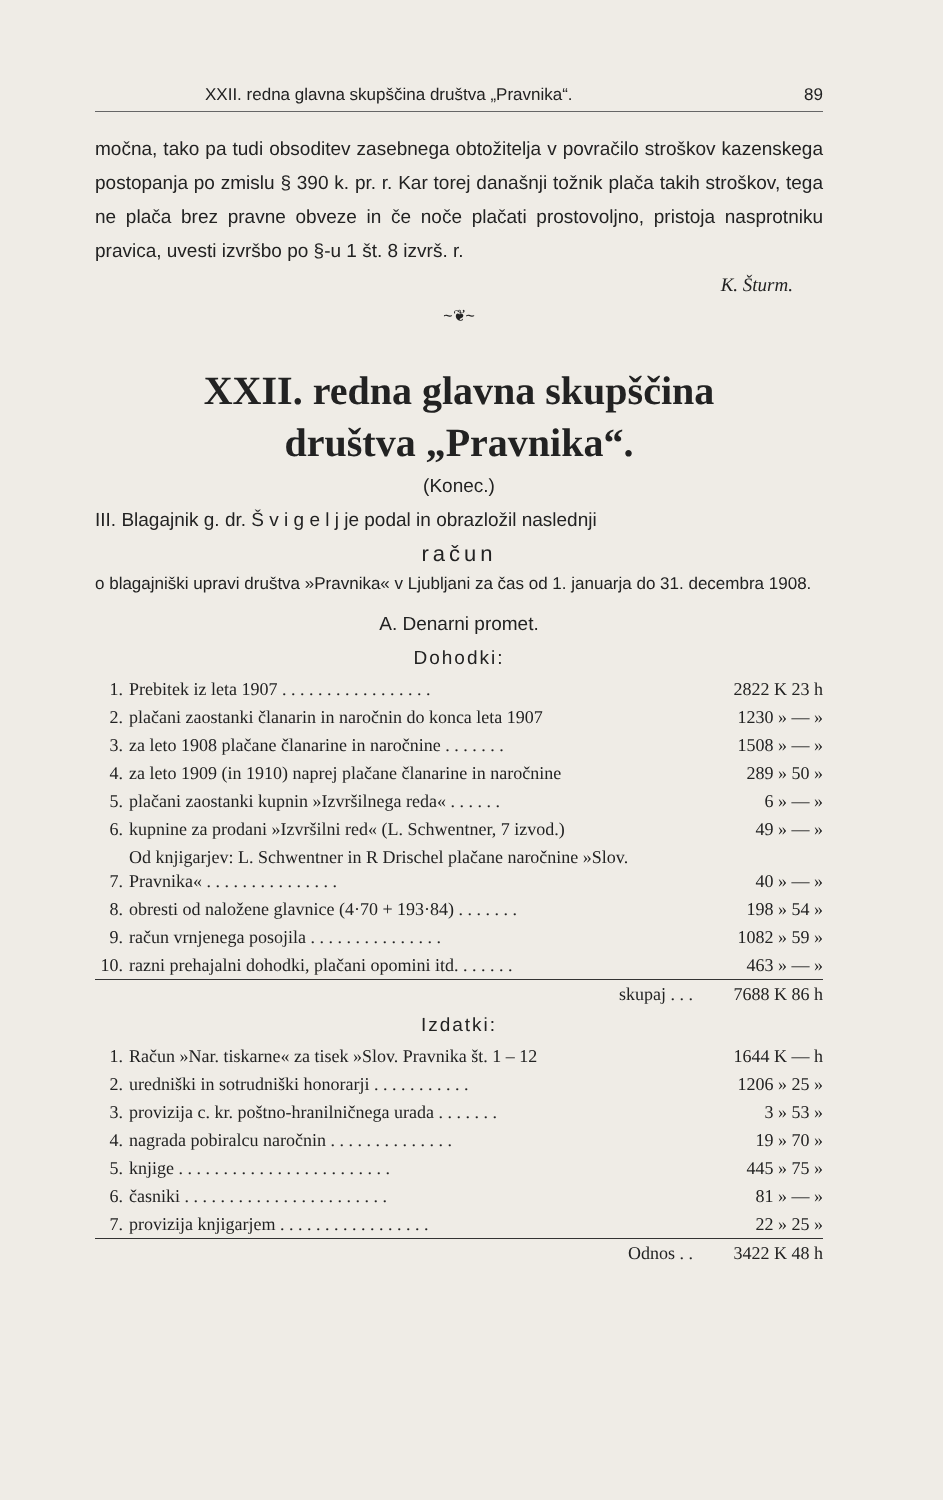XXII. redna glavna skupščina društva „Pravnika“. 89
močna, tako pa tudi obsoditev zasebnega obtožitelja v povračilo stroškov kazenskega postopanja po zmislu § 390 k. pr. r. Kar torej današnji tožnik plača takih stroškov, tega ne plača brez pravne obveze in če noče plačati prostovoljno, pristoja nasprotniku pravica, uvesti izvršbo po §-u 1 št. 8 izvrš. r.
K. Šturm.
~❦~
XXII. redna glavna skupščina
društva „Pravnika“.
(Konec.)
III. Blagajnik g. dr. Š v i g e l j je podal in obrazložil naslednji
račun
o blagajniški upravi društva »Pravnika« v Ljubljani za čas od 1. januarja do 31. decembra 1908.
A. Denarni promet.
Dohodki:
| 1. | Prebitek iz leta 1907 . . . . . . . . . . . . . . . . . | 2822 K 23 h |
| 2. | plačani zaostanki članarin in naročnin do konca leta 1907 | 1230 » — » |
| 3. | za leto 1908 plačane članarine in naročnine . . . . . . . | 1508 » — » |
| 4. | za leto 1909 (in 1910) naprej plačane članarine in naročnine | 289 » 50 » |
| 5. | plačani zaostanki kupnin »Izvršilnega reda« . . . . . . | 6 » — » |
| 6. | kupnine za prodani »Izvršilni red« (L. Schwentner, 7 izvod.) | 49 » — » |
| 7. | Od knjigarjev: L. Schwentner in R Drischel plačane naročnine »Slov. Pravnika« . . . . . . . . . . . . . . . | 40 » — » |
| 8. | obresti od naložene glavnice (4·70 + 193·84) . . . . . . . | 198 » 54 » |
| 9. | račun vrnjenega posojila . . . . . . . . . . . . . . . | 1082 » 59 » |
| 10. | razni prehajalni dohodki, plačani opomini itd. . . . . . . | 463 » — » |
| | skupaj . . . | 7688 K 86 h |
Izdatki:
| 1. | Račun »Nar. tiskarne« za tisek »Slov. Pravnika št. 1 – 12 | 1644 K — h |
| 2. | uredniški in sotrudniški honorarji . . . . . . . . . . . | 1206 » 25 » |
| 3. | provizija c. kr. poštno-hranilničnega urada . . . . . . . | 3 » 53 » |
| 4. | nagrada pobiralcu naročnin . . . . . . . . . . . . . . | 19 » 70 » |
| 5. | knjige . . . . . . . . . . . . . . . . . . . . . . . . | 445 » 75 » |
| 6. | časniki . . . . . . . . . . . . . . . . . . . . . . . | 81 » — » |
| 7. | provizija knjigarjem . . . . . . . . . . . . . . . . . | 22 » 25 » |
| | Odnos . . | 3422 K 48 h |